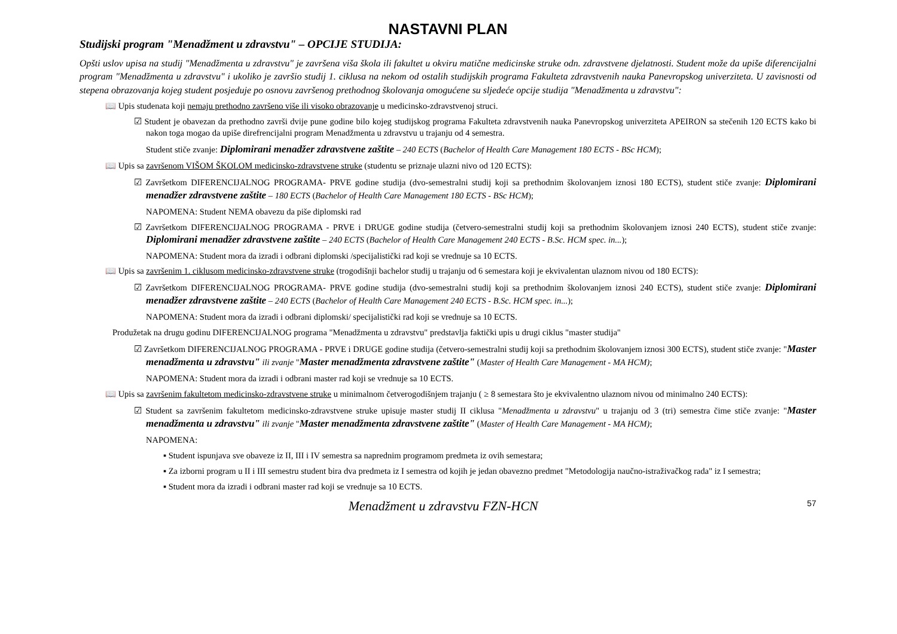NASTAVNI PLAN
Studijski program "Menadžment u zdravstvu" – OPCIJE STUDIJA:
Opšti uslov upisa na studij "Menadžmenta u zdravstvu" je završena viša škola ili fakultet u okviru matične medicinske struke odn. zdravstvene djelatnosti. Student može da upiše diferencijalni program "Menadžmenta u zdravstvu" i ukoliko je završio studij 1. ciklusa na nekom od ostalih studijskih programa Fakulteta zdravstvenih nauka Panevropskog univerziteta. U zavisnosti od stepena obrazovanja kojeg student posjeduje po osnovu završenog prethodnog školovanja omogućene su sljedeće opcije studija "Menadžmenta u zdravstvu":
📖 Upis studenata koji nemaju prethodno završeno više ili visoko obrazovanje u medicinsko-zdravstvenoj struci.
☑ Student je obavezan da prethodno završi dvije pune godine bilo kojeg studijskog programa Fakulteta zdravstvenih nauka Panevropskog univerziteta APEIRON sa stečenih 120 ECTS kako bi nakon toga mogao da upiše direfrencijalni program Menadžmenta u zdravstvu u trajanju od 4 semestra.
Student stiče zvanje: Diplomirani menadžer zdravstvene zaštite – 240 ECTS (Bachelor of Health Care Management 180 ECTS - BSc HCM);
📖 Upis sa završenom VIŠOM ŠKOLOM medicinsko-zdravstvene struke (studentu se priznaje ulazni nivo od 120 ECTS):
☑ Završetkom DIFERENCIJALNOG PROGRAMA- PRVE godine studija (dvo-semestralni studij koji sa prethodnim školovanjem iznosi 180 ECTS), student stiče zvanje: Diplomirani menadžer zdravstvene zaštite – 180 ECTS (Bachelor of Health Care Management 180 ECTS - BSc HCM);
NAPOMENA: Student NEMA obavezu da piše diplomski rad
☑ Završetkom DIFERENCIJALNOG PROGRAMA - PRVE i DRUGE godine studija (četvero-semestralni studij koji sa prethodnim školovanjem iznosi 240 ECTS), student stiče zvanje: Diplomirani menadžer zdravstvene zaštite – 240 ECTS (Bachelor of Health Care Management 240 ECTS - B.Sc. HCM spec. in...);
NAPOMENA: Student mora da izradi i odbrani diplomski /specijalistički rad koji se vrednuje sa 10 ECTS.
📖 Upis sa završenim 1. ciklusom medicinsko-zdravstvene struke (trogodišnji bachelor studij u trajanju od 6 semestara koji je ekvivalentan ulaznom nivou od 180 ECTS):
☑ Završetkom DIFERENCIJALNOG PROGRAMA- PRVE godine studija (dvo-semestralni studij koji sa prethodnim školovanjem iznosi 240 ECTS), student stiče zvanje: Diplomirani menadžer zdravstvene zaštite – 240 ECTS (Bachelor of Health Care Management 240 ECTS - B.Sc. HCM spec. in...);
NAPOMENA: Student mora da izradi i odbrani diplomski/ specijalistički rad koji se vrednuje sa 10 ECTS.
Produžetak na drugu godinu DIFERENCIJALNOG programa "Menadžmenta u zdravstvu" predstavlja faktički upis u drugi ciklus "master studija"
☑ Završetkom DIFERENCIJALNOG PROGRAMA - PRVE i DRUGE godine studija (četvero-semestralni studij koji sa prethodnim školovanjem iznosi 300 ECTS), student stiče zvanje: "Master menadžmenta u zdravstvu" ili zvanje "Master menadžmenta zdravstvene zaštite" (Master of Health Care Management - MA HCM);
NAPOMENA: Student mora da izradi i odbrani master rad koji se vrednuje sa 10 ECTS.
📖 Upis sa završenim fakultetom medicinsko-zdravstvene struke u minimalnom četverogodišnjem trajanju ( ≥ 8 semestara što je ekvivalentno ulaznom nivou od minimalno 240 ECTS):
☑ Student sa završenim fakultetom medicinsko-zdravstvene struke upisuje master studij II ciklusa "Menadžmenta u zdravstvu" u trajanju od 3 (tri) semestra čime stiče zvanje: "Master menadžmenta u zdravstvu" ili zvanje "Master menadžmenta zdravstvene zaštite" (Master of Health Care Management - MA HCM);
NAPOMENA:
▪ Student ispunjava sve obaveze iz II, III i IV semestra sa naprednim programom predmeta iz ovih semestara;
▪ Za izborni program u II i III semestru student bira dva predmeta iz I semestra od kojih je jedan obavezno predmet "Metodologija naučno-istraživačkog rada" iz I semestra;
▪ Student mora da izradi i odbrani master rad koji se vrednuje sa 10 ECTS.
Menadžment u zdravstvu FZN-HCN 57